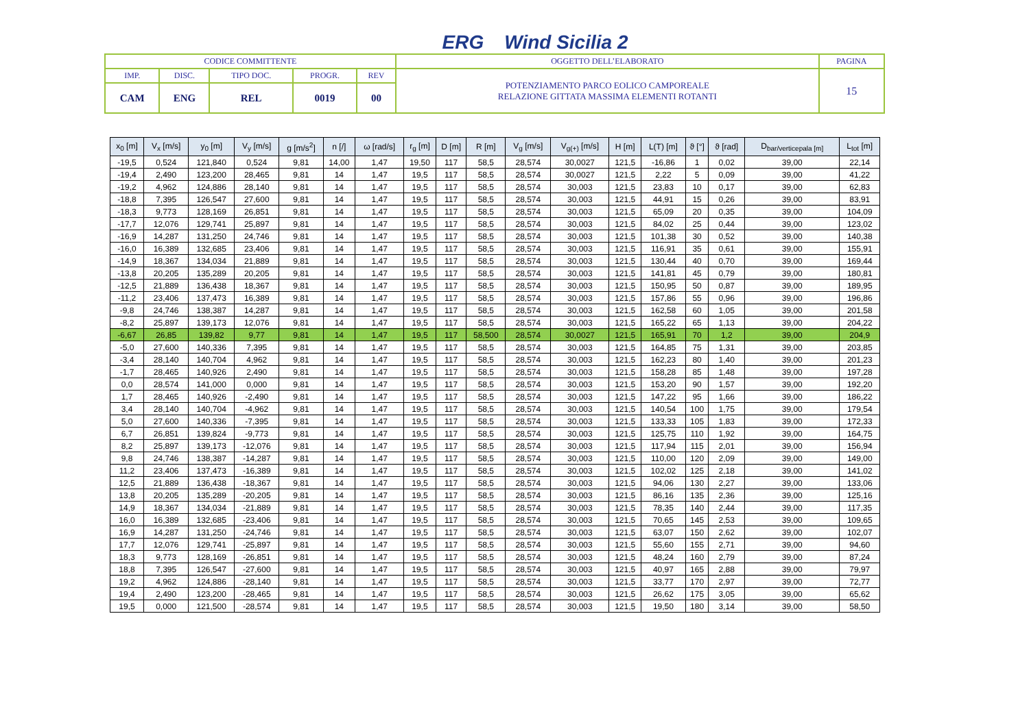ERG Wind Sicilia 2
| CODICE COMMITTENTE | | | | | OGGETTO DELL’ELABORATO | PAGINA |
| IMP. | DISC. | TIPO DOC. | PROGR. | REV | POTENZIAMENTO PARCO EOLICO CAMPOREALE RELAZIONE GITTATA MASSIMA ELEMENTI ROTANTI | 15 |
| CAM | ENG | REL | 0019 | 00 | | |
| x<sub>0</sub> [m] | V<sub>x</sub> [m/s] | y<sub>0</sub> [m] | V<sub>y</sub> [m/s] | g [m/s<sup>2</sup>] | n [/] | ω [rad/s] | r<sub>g</sub> [m] | D [m] | R [m] | V<sub>g</sub> [m/s] | V<sub>g(+)</sub> [m/s] | H [m] | L(T) [m] | ϑ [°] | ϑ [rad] | D<sub>bar/verticepala [m]</sub> | L<sub>tot</sub> [m] |
| --- | --- | --- | --- | --- | --- | --- | --- | --- | --- | --- | --- | --- | --- | --- | --- | --- | --- |
| -19,5 | 0,524 | 121,840 | 0,524 | 9,81 | 14,00 | 1,47 | 19,50 | 117 | 58,5 | 28,574 | 30,0027 | 121,5 | -16,86 | 1 | 0,02 | 39,00 | 22,14 |
| -19,4 | 2,490 | 123,200 | 28,465 | 9,81 | 14 | 1,47 | 19,5 | 117 | 58,5 | 28,574 | 30,0027 | 121,5 | 2,22 | 5 | 0,09 | 39,00 | 41,22 |
| -19,2 | 4,962 | 124,886 | 28,140 | 9,81 | 14 | 1,47 | 19,5 | 117 | 58,5 | 28,574 | 30,003 | 121,5 | 23,83 | 10 | 0,17 | 39,00 | 62,83 |
| -18,8 | 7,395 | 126,547 | 27,600 | 9,81 | 14 | 1,47 | 19,5 | 117 | 58,5 | 28,574 | 30,003 | 121,5 | 44,91 | 15 | 0,26 | 39,00 | 83,91 |
| -18,3 | 9,773 | 128,169 | 26,851 | 9,81 | 14 | 1,47 | 19,5 | 117 | 58,5 | 28,574 | 30,003 | 121,5 | 65,09 | 20 | 0,35 | 39,00 | 104,09 |
| -17,7 | 12,076 | 129,741 | 25,897 | 9,81 | 14 | 1,47 | 19,5 | 117 | 58,5 | 28,574 | 30,003 | 121,5 | 84,02 | 25 | 0,44 | 39,00 | 123,02 |
| -16,9 | 14,287 | 131,250 | 24,746 | 9,81 | 14 | 1,47 | 19,5 | 117 | 58,5 | 28,574 | 30,003 | 121,5 | 101,38 | 30 | 0,52 | 39,00 | 140,38 |
| -16,0 | 16,389 | 132,685 | 23,406 | 9,81 | 14 | 1,47 | 19,5 | 117 | 58,5 | 28,574 | 30,003 | 121,5 | 116,91 | 35 | 0,61 | 39,00 | 155,91 |
| -14,9 | 18,367 | 134,034 | 21,889 | 9,81 | 14 | 1,47 | 19,5 | 117 | 58,5 | 28,574 | 30,003 | 121,5 | 130,44 | 40 | 0,70 | 39,00 | 169,44 |
| -13,8 | 20,205 | 135,289 | 20,205 | 9,81 | 14 | 1,47 | 19,5 | 117 | 58,5 | 28,574 | 30,003 | 121,5 | 141,81 | 45 | 0,79 | 39,00 | 180,81 |
| -12,5 | 21,889 | 136,438 | 18,367 | 9,81 | 14 | 1,47 | 19,5 | 117 | 58,5 | 28,574 | 30,003 | 121,5 | 150,95 | 50 | 0,87 | 39,00 | 189,95 |
| -11,2 | 23,406 | 137,473 | 16,389 | 9,81 | 14 | 1,47 | 19,5 | 117 | 58,5 | 28,574 | 30,003 | 121,5 | 157,86 | 55 | 0,96 | 39,00 | 196,86 |
| -9,8 | 24,746 | 138,387 | 14,287 | 9,81 | 14 | 1,47 | 19,5 | 117 | 58,5 | 28,574 | 30,003 | 121,5 | 162,58 | 60 | 1,05 | 39,00 | 201,58 |
| -8,2 | 25,897 | 139,173 | 12,076 | 9,81 | 14 | 1,47 | 19,5 | 117 | 58,5 | 28,574 | 30,003 | 121,5 | 165,22 | 65 | 1,13 | 39,00 | 204,22 |
| -6,67 | 26,85 | 139,82 | 9,77 | 9,81 | 14 | 1,47 | 19,5 | 117 | 58,500 | 28,574 | 30,0027 | 121,5 | 165,91 | 70 | 1,2 | 39,00 | 204,9 |
| -5,0 | 27,600 | 140,336 | 7,395 | 9,81 | 14 | 1,47 | 19,5 | 117 | 58,5 | 28,574 | 30,003 | 121,5 | 164,85 | 75 | 1,31 | 39,00 | 203,85 |
| -3,4 | 28,140 | 140,704 | 4,962 | 9,81 | 14 | 1,47 | 19,5 | 117 | 58,5 | 28,574 | 30,003 | 121,5 | 162,23 | 80 | 1,40 | 39,00 | 201,23 |
| -1,7 | 28,465 | 140,926 | 2,490 | 9,81 | 14 | 1,47 | 19,5 | 117 | 58,5 | 28,574 | 30,003 | 121,5 | 158,28 | 85 | 1,48 | 39,00 | 197,28 |
| 0,0 | 28,574 | 141,000 | 0,000 | 9,81 | 14 | 1,47 | 19,5 | 117 | 58,5 | 28,574 | 30,003 | 121,5 | 153,20 | 90 | 1,57 | 39,00 | 192,20 |
| 1,7 | 28,465 | 140,926 | -2,490 | 9,81 | 14 | 1,47 | 19,5 | 117 | 58,5 | 28,574 | 30,003 | 121,5 | 147,22 | 95 | 1,66 | 39,00 | 186,22 |
| 3,4 | 28,140 | 140,704 | -4,962 | 9,81 | 14 | 1,47 | 19,5 | 117 | 58,5 | 28,574 | 30,003 | 121,5 | 140,54 | 100 | 1,75 | 39,00 | 179,54 |
| 5,0 | 27,600 | 140,336 | -7,395 | 9,81 | 14 | 1,47 | 19,5 | 117 | 58,5 | 28,574 | 30,003 | 121,5 | 133,33 | 105 | 1,83 | 39,00 | 172,33 |
| 6,7 | 26,851 | 139,824 | -9,773 | 9,81 | 14 | 1,47 | 19,5 | 117 | 58,5 | 28,574 | 30,003 | 121,5 | 125,75 | 110 | 1,92 | 39,00 | 164,75 |
| 8,2 | 25,897 | 139,173 | -12,076 | 9,81 | 14 | 1,47 | 19,5 | 117 | 58,5 | 28,574 | 30,003 | 121,5 | 117,94 | 115 | 2,01 | 39,00 | 156,94 |
| 9,8 | 24,746 | 138,387 | -14,287 | 9,81 | 14 | 1,47 | 19,5 | 117 | 58,5 | 28,574 | 30,003 | 121,5 | 110,00 | 120 | 2,09 | 39,00 | 149,00 |
| 11,2 | 23,406 | 137,473 | -16,389 | 9,81 | 14 | 1,47 | 19,5 | 117 | 58,5 | 28,574 | 30,003 | 121,5 | 102,02 | 125 | 2,18 | 39,00 | 141,02 |
| 12,5 | 21,889 | 136,438 | -18,367 | 9,81 | 14 | 1,47 | 19,5 | 117 | 58,5 | 28,574 | 30,003 | 121,5 | 94,06 | 130 | 2,27 | 39,00 | 133,06 |
| 13,8 | 20,205 | 135,289 | -20,205 | 9,81 | 14 | 1,47 | 19,5 | 117 | 58,5 | 28,574 | 30,003 | 121,5 | 86,16 | 135 | 2,36 | 39,00 | 125,16 |
| 14,9 | 18,367 | 134,034 | -21,889 | 9,81 | 14 | 1,47 | 19,5 | 117 | 58,5 | 28,574 | 30,003 | 121,5 | 78,35 | 140 | 2,44 | 39,00 | 117,35 |
| 16,0 | 16,389 | 132,685 | -23,406 | 9,81 | 14 | 1,47 | 19,5 | 117 | 58,5 | 28,574 | 30,003 | 121,5 | 70,65 | 145 | 2,53 | 39,00 | 109,65 |
| 16,9 | 14,287 | 131,250 | -24,746 | 9,81 | 14 | 1,47 | 19,5 | 117 | 58,5 | 28,574 | 30,003 | 121,5 | 63,07 | 150 | 2,62 | 39,00 | 102,07 |
| 17,7 | 12,076 | 129,741 | -25,897 | 9,81 | 14 | 1,47 | 19,5 | 117 | 58,5 | 28,574 | 30,003 | 121,5 | 55,60 | 155 | 2,71 | 39,00 | 94,60 |
| 18,3 | 9,773 | 128,169 | -26,851 | 9,81 | 14 | 1,47 | 19,5 | 117 | 58,5 | 28,574 | 30,003 | 121,5 | 48,24 | 160 | 2,79 | 39,00 | 87,24 |
| 18,8 | 7,395 | 126,547 | -27,600 | 9,81 | 14 | 1,47 | 19,5 | 117 | 58,5 | 28,574 | 30,003 | 121,5 | 40,97 | 165 | 2,88 | 39,00 | 79,97 |
| 19,2 | 4,962 | 124,886 | -28,140 | 9,81 | 14 | 1,47 | 19,5 | 117 | 58,5 | 28,574 | 30,003 | 121,5 | 33,77 | 170 | 2,97 | 39,00 | 72,77 |
| 19,4 | 2,490 | 123,200 | -28,465 | 9,81 | 14 | 1,47 | 19,5 | 117 | 58,5 | 28,574 | 30,003 | 121,5 | 26,62 | 175 | 3,05 | 39,00 | 65,62 |
| 19,5 | 0,000 | 121,500 | -28,574 | 9,81 | 14 | 1,47 | 19,5 | 117 | 58,5 | 28,574 | 30,003 | 121,5 | 19,50 | 180 | 3,14 | 39,00 | 58,50 |